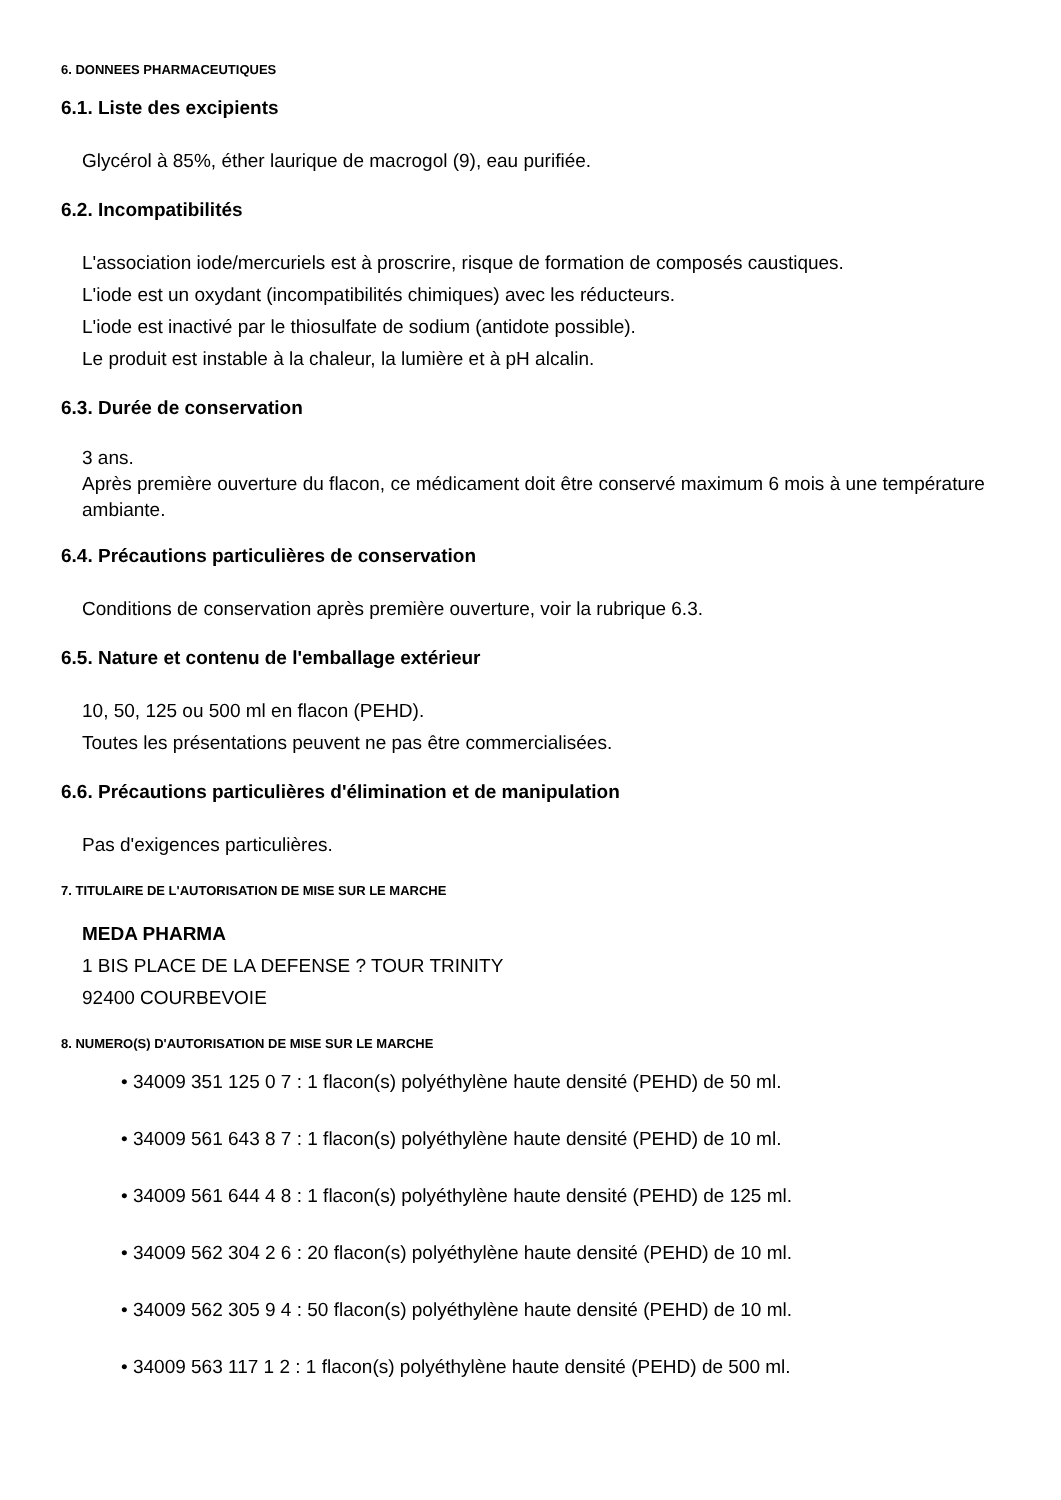6. DONNEES PHARMACEUTIQUES
6.1. Liste des excipients
Glycérol à 85%, éther laurique de macrogol (9), eau purifiée.
6.2. Incompatibilités
L'association iode/mercuriels est à proscrire, risque de formation de composés caustiques.
L'iode est un oxydant (incompatibilités chimiques) avec les réducteurs.
L'iode est inactivé par le thiosulfate de sodium (antidote possible).
Le produit est instable à la chaleur, la lumière et à pH alcalin.
6.3. Durée de conservation
3 ans.
Après première ouverture du flacon, ce médicament doit être conservé maximum 6 mois à une température ambiante.
6.4. Précautions particulières de conservation
Conditions de conservation après première ouverture, voir la rubrique 6.3.
6.5. Nature et contenu de l'emballage extérieur
10, 50, 125 ou 500 ml en flacon (PEHD).
Toutes les présentations peuvent ne pas être commercialisées.
6.6. Précautions particulières d'élimination et de manipulation
Pas d'exigences particulières.
7. TITULAIRE DE L'AUTORISATION DE MISE SUR LE MARCHE
MEDA PHARMA
1 BIS PLACE DE LA DEFENSE ? TOUR TRINITY
92400 COURBEVOIE
8. NUMERO(S) D'AUTORISATION DE MISE SUR LE MARCHE
• 34009 351 125 0 7 : 1 flacon(s) polyéthylène haute densité (PEHD) de 50 ml.
• 34009 561 643 8 7 : 1 flacon(s) polyéthylène haute densité (PEHD) de 10 ml.
• 34009 561 644 4 8 : 1 flacon(s) polyéthylène haute densité (PEHD) de 125 ml.
• 34009 562 304 2 6 : 20 flacon(s) polyéthylène haute densité (PEHD) de 10 ml.
• 34009 562 305 9 4 : 50 flacon(s) polyéthylène haute densité (PEHD) de 10 ml.
• 34009 563 117 1 2 : 1 flacon(s) polyéthylène haute densité (PEHD) de 500 ml.